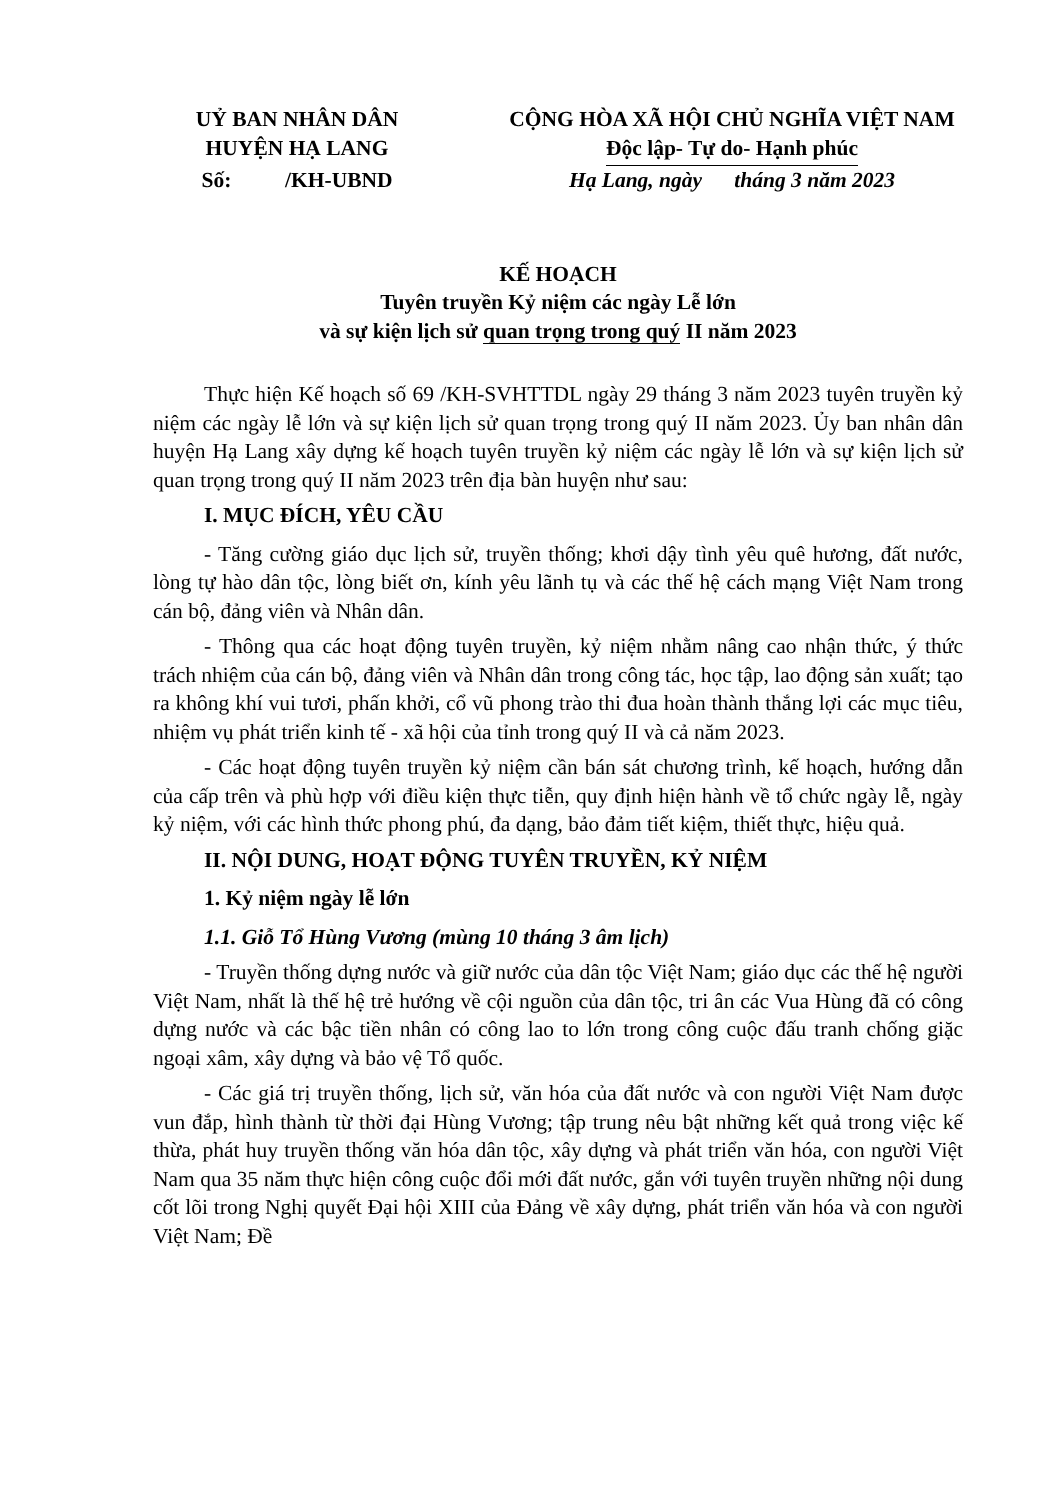| UỶ BAN NHÂN DÂN HUYỆN HẠ LANG | CỘNG HÒA XÃ HỘI CHỦ NGHĨA VIỆT NAM Độc lập- Tự do- Hạnh phúc |
| Số: /KH-UBND | Hạ Lang, ngày tháng 3 năm 2023 |
KẾ HOẠCH
Tuyên truyền Kỷ niệm các ngày Lễ lớn
và sự kiện lịch sử quan trọng trong quý II năm 2023
Thực hiện Kế hoạch số 69 /KH-SVHTTDL ngày 29 tháng 3 năm 2023 tuyên truyền kỷ niệm các ngày lễ lớn và sự kiện lịch sử quan trọng trong quý II năm 2023. Ủy ban nhân dân huyện Hạ Lang xây dựng kế hoạch tuyên truyền kỷ niệm các ngày lễ lớn và sự kiện lịch sử quan trọng trong quý II năm 2023 trên địa bàn huyện như sau:
I. MỤC ĐÍCH, YÊU CẦU
- Tăng cường giáo dục lịch sử, truyền thống; khơi dậy tình yêu quê hương, đất nước, lòng tự hào dân tộc, lòng biết ơn, kính yêu lãnh tụ và các thế hệ cách mạng Việt Nam trong cán bộ, đảng viên và Nhân dân.
- Thông qua các hoạt động tuyên truyền, kỷ niệm nhằm nâng cao nhận thức, ý thức trách nhiệm của cán bộ, đảng viên và Nhân dân trong công tác, học tập, lao động sản xuất; tạo ra không khí vui tươi, phấn khởi, cổ vũ phong trào thi đua hoàn thành thắng lợi các mục tiêu, nhiệm vụ phát triển kinh tế - xã hội của tỉnh trong quý II và cả năm 2023.
- Các hoạt động tuyên truyền kỷ niệm cần bán sát chương trình, kế hoạch, hướng dẫn của cấp trên và phù hợp với điều kiện thực tiễn, quy định hiện hành về tổ chức ngày lễ, ngày kỷ niệm, với các hình thức phong phú, đa dạng, bảo đảm tiết kiệm, thiết thực, hiệu quả.
II. NỘI DUNG, HOẠT ĐỘNG TUYÊN TRUYỀN, KỶ NIỆM
1. Kỷ niệm ngày lễ lớn
1.1. Giỗ Tổ Hùng Vương (mùng 10 tháng 3 âm lịch)
- Truyền thống dựng nước và giữ nước của dân tộc Việt Nam; giáo dục các thế hệ người Việt Nam, nhất là thế hệ trẻ hướng về cội nguồn của dân tộc, tri ân các Vua Hùng đã có công dựng nước và các bậc tiền nhân có công lao to lớn trong công cuộc đấu tranh chống giặc ngoại xâm, xây dựng và bảo vệ Tổ quốc.
- Các giá trị truyền thống, lịch sử, văn hóa của đất nước và con người Việt Nam được vun đắp, hình thành từ thời đại Hùng Vương; tập trung nêu bật những kết quả trong việc kế thừa, phát huy truyền thống văn hóa dân tộc, xây dựng và phát triển văn hóa, con người Việt Nam qua 35 năm thực hiện công cuộc đổi mới đất nước, gắn với tuyên truyền những nội dung cốt lõi trong Nghị quyết Đại hội XIII của Đảng về xây dựng, phát triển văn hóa và con người Việt Nam; Đề